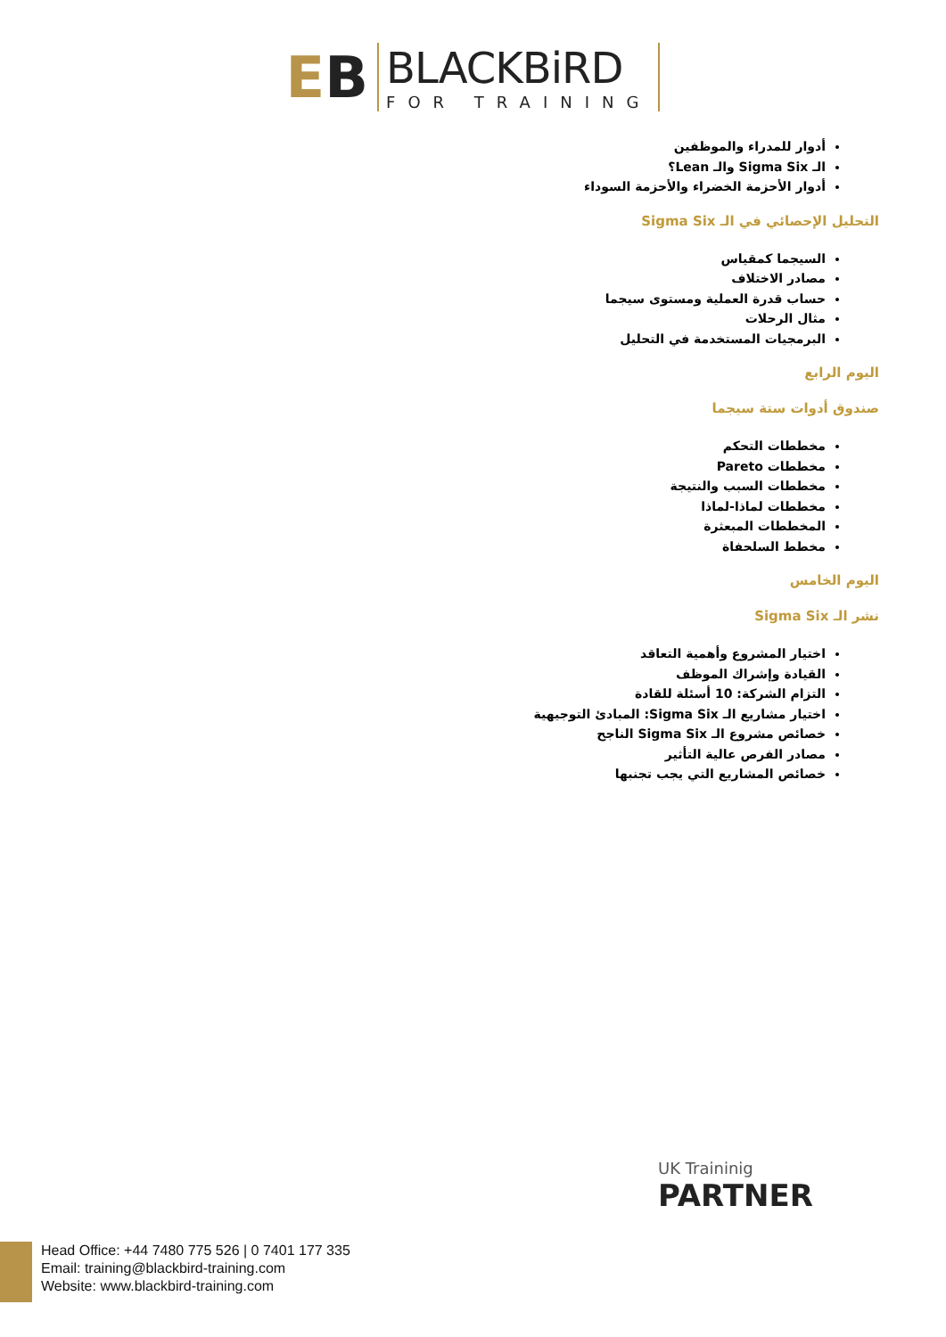EB
BLACKBiRD
FOR TRAINING
أدوار للمدراء والموظفين
الـ Sigma Six والـ Lean؟
أدوار الأحزمة الخضراء والأحزمة السوداء
التحليل الإحصائي في الـ Sigma Six
السيجما كمقياس
مصادر الاختلاف
حساب قدرة العملية ومستوى سيجما
مثال الرحلات
البرمجيات المستخدمة في التحليل
اليوم الرابع
صندوق أدوات ستة سيجما
مخططات التحكم
مخططات Pareto
مخططات السبب والنتيجة
مخططات لماذا-لماذا
المخططات المبعثرة
مخطط السلحفاة
اليوم الخامس
نشر الـ Sigma Six
اختيار المشروع وأهمية التعاقد
القيادة وإشراك الموظف
التزام الشركة: 10 أسئلة للقادة
اختيار مشاريع الـ Sigma Six: المبادئ التوجيهية
خصائص مشروع الـ Sigma Six الناجح
مصادر الفرص عالية التأثير
خصائص المشاريع التي يجب تجنبها
UK Traininig
PARTNER
Head Office: +44 7480 775 526 | 0 7401 177 335
Email: training@blackbird-training.com
Website: www.blackbird-training.com